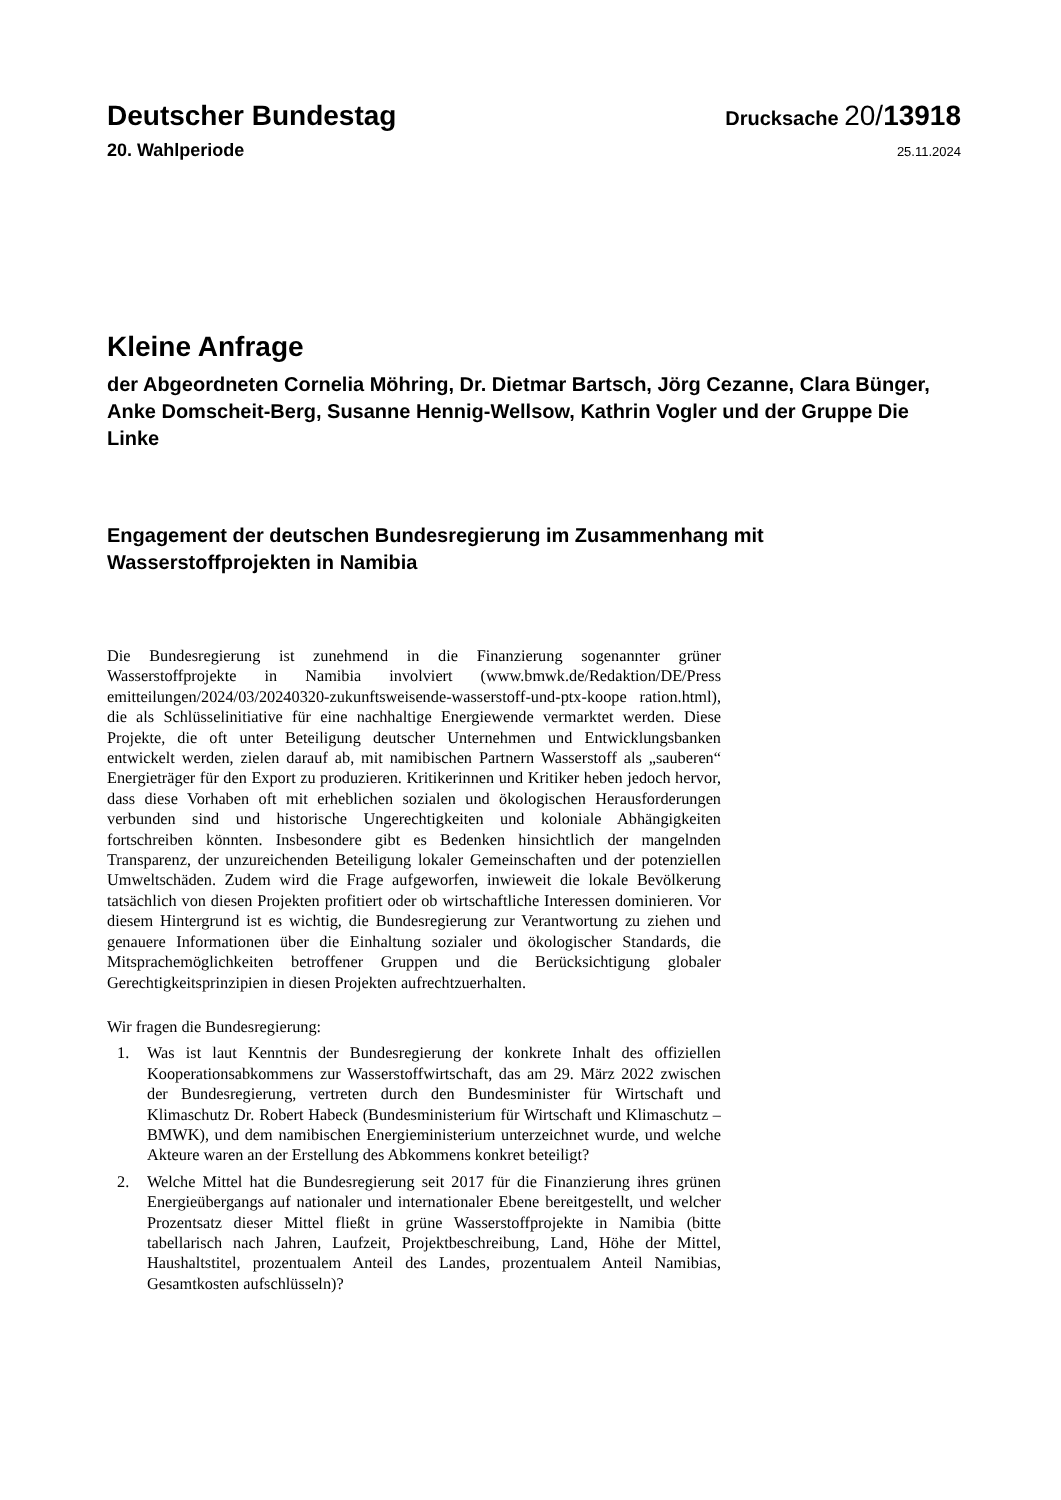Deutscher Bundestag
Drucksache 20/13918
20. Wahlperiode
25.11.2024
Kleine Anfrage
der Abgeordneten Cornelia Möhring, Dr. Dietmar Bartsch, Jörg Cezanne, Clara Bünger, Anke Domscheit-Berg, Susanne Hennig-Wellsow, Kathrin Vogler und der Gruppe Die Linke
Engagement der deutschen Bundesregierung im Zusammenhang mit Wasserstoffprojekten in Namibia
Die Bundesregierung ist zunehmend in die Finanzierung sogenannter grüner Wasserstoffprojekte in Namibia involviert (www.bmwk.de/Redaktion/DE/Press emitteilungen/2024/03/20240320-zukunftsweisende-wasserstoff-und-ptx-koope ration.html), die als Schlüsselinitiative für eine nachhaltige Energiewende vermarktet werden. Diese Projekte, die oft unter Beteiligung deutscher Unternehmen und Entwicklungsbanken entwickelt werden, zielen darauf ab, mit namibischen Partnern Wasserstoff als „sauberen“ Energieträger für den Export zu produzieren. Kritikerinnen und Kritiker heben jedoch hervor, dass diese Vorhaben oft mit erheblichen sozialen und ökologischen Herausforderungen verbunden sind und historische Ungerechtigkeiten und koloniale Abhängigkeiten fortschreiben könnten. Insbesondere gibt es Bedenken hinsichtlich der mangelnden Transparenz, der unzureichenden Beteiligung lokaler Gemeinschaften und der potenziellen Umweltschäden. Zudem wird die Frage aufgeworfen, inwieweit die lokale Bevölkerung tatsächlich von diesen Projekten profitiert oder ob wirtschaftliche Interessen dominieren. Vor diesem Hintergrund ist es wichtig, die Bundesregierung zur Verantwortung zu ziehen und genauere Informationen über die Einhaltung sozialer und ökologischer Standards, die Mitsprachemöglichkeiten betroffener Gruppen und die Berücksichtigung globaler Gerechtigkeitsprinzipien in diesen Projekten aufrechtzuerhalten.
Wir fragen die Bundesregierung:
1. Was ist laut Kenntnis der Bundesregierung der konkrete Inhalt des offiziellen Kooperationsabkommens zur Wasserstoffwirtschaft, das am 29. März 2022 zwischen der Bundesregierung, vertreten durch den Bundesminister für Wirtschaft und Klimaschutz Dr. Robert Habeck (Bundesministerium für Wirtschaft und Klimaschutz – BMWK), und dem namibischen Energieministerium unterzeichnet wurde, und welche Akteure waren an der Erstellung des Abkommens konkret beteiligt?
2. Welche Mittel hat die Bundesregierung seit 2017 für die Finanzierung ihres grünen Energieübergangs auf nationaler und internationaler Ebene bereitgestellt, und welcher Prozentsatz dieser Mittel fließt in grüne Wasserstoffprojekte in Namibia (bitte tabellarisch nach Jahren, Laufzeit, Projektbeschreibung, Land, Höhe der Mittel, Haushaltstitel, prozentualem Anteil des Landes, prozentualem Anteil Namibias, Gesamtkosten aufschlüsseln)?